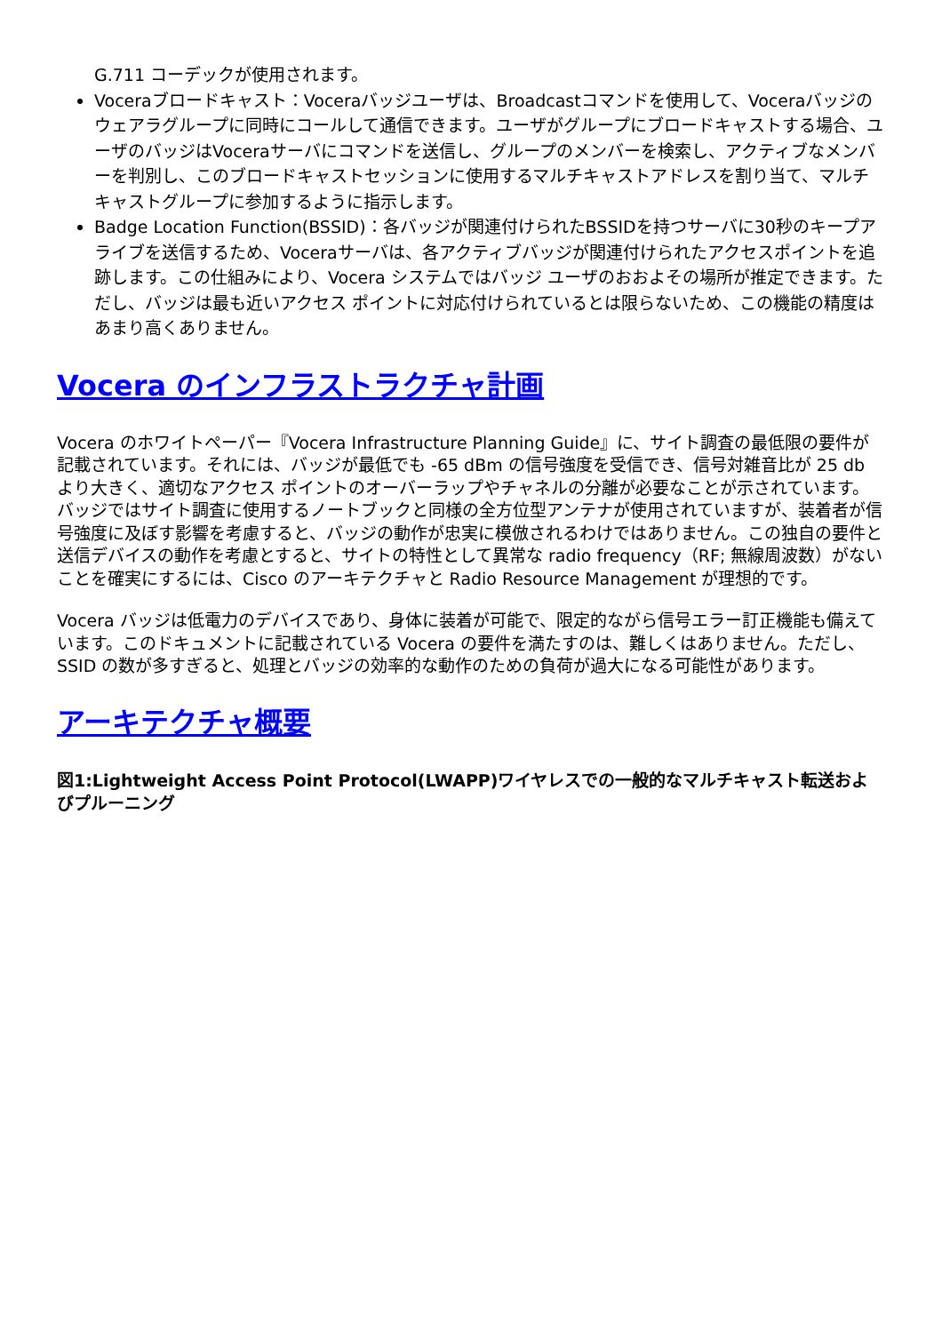G.711 コーデックが使用されます。
Voceraブロードキャスト：Voceraバッジユーザは、Broadcastコマンドを使用して、Voceraバッジのウェアラグループに同時にコールして通信できます。ユーザがグループにブロードキャストする場合、ユーザのバッジはVoceraサーバにコマンドを送信し、グループのメンバーを検索し、アクティブなメンバーを判別し、このブロードキャストセッションに使用するマルチキャストアドレスを割り当て、マルチキャストグループに参加するように指示します。
Badge Location Function(BSSID)：各バッジが関連付けられたBSSIDを持つサーバに30秒のキープアライブを送信するため、Voceraサーバは、各アクティブバッジが関連付けられたアクセスポイントを追跡します。この仕組みにより、Vocera システムではバッジ ユーザのおおよその場所が推定できます。ただし、バッジは最も近いアクセス ポイントに対応付けられているとは限らないため、この機能の精度はあまり高くありません。
Vocera のインフラストラクチャ計画
Vocera のホワイトペーパー『Vocera Infrastructure Planning Guide』に、サイト調査の最低限の要件が記載されています。それには、バッジが最低でも -65 dBm の信号強度を受信でき、信号対雑音比が 25 db より大きく、適切なアクセス ポイントのオーバーラップやチャネルの分離が必要なことが示されています。 バッジではサイト調査に使用するノートブックと同様の全方位型アンテナが使用されていますが、装着者が信号強度に及ぼす影響を考慮すると、バッジの動作が忠実に模倣されるわけではありません。この独自の要件と送信デバイスの動作を考慮とすると、サイトの特性として異常な radio frequency（RF; 無線周波数）がないことを確実にするには、Cisco のアーキテクチャと Radio Resource Management が理想的です。
Vocera バッジは低電力のデバイスであり、身体に装着が可能で、限定的ながら信号エラー訂正機能も備えています。このドキュメントに記載されている Vocera の要件を満たすのは、難しくはありません。ただし、SSID の数が多すぎると、処理とバッジの効率的な動作のための負荷が過大になる可能性があります。
アーキテクチャ概要
図1:Lightweight Access Point Protocol(LWAPP)ワイヤレスでの一般的なマルチキャスト転送およびプルーニング